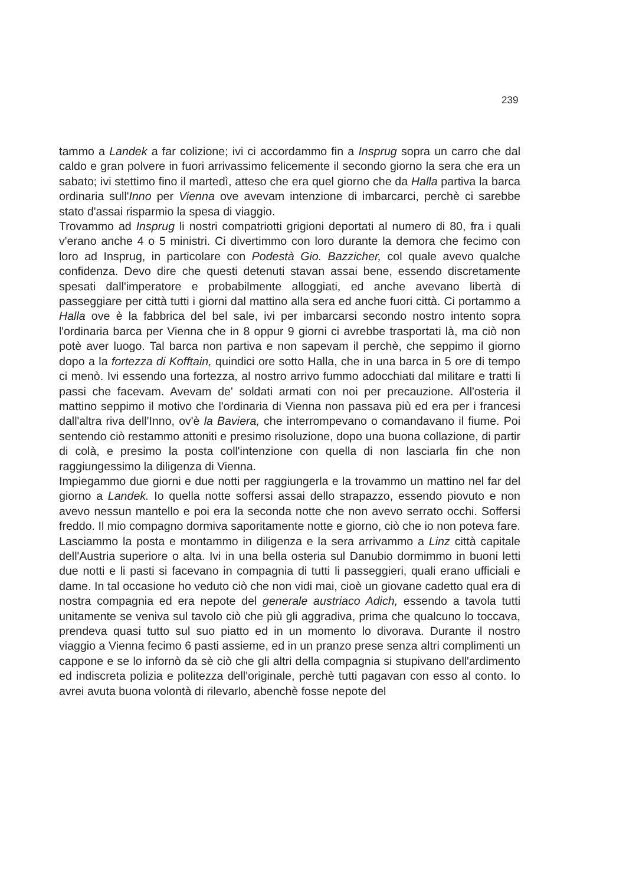239
tammo a Landek a far colizione; ivi ci accordammo fin a Insprug sopra un carro che dal caldo e gran polvere in fuori arrivassimo felicemente il secondo giorno la sera che era un sabato; ivi stettimo fino il martedì, atteso che era quel giorno che da Halla partiva la barca ordinaria sull'Inno per Vienna ove avevam intenzione di imbarcarci, perchè ci sarebbe stato d'assai risparmio la spesa di viaggio.
Trovammo ad Insprug li nostri compatriotti grigioni deportati al numero di 80, fra i quali v'erano anche 4 o 5 ministri. Ci divertimmo con loro durante la demora che fecimo con loro ad Insprug, in particolare con Podestà Gio. Bazzicher, col quale avevo qualche confidenza. Devo dire che questi detenuti stavan assai bene, essendo discretamente spesati dall'imperatore e probabilmente alloggiati, ed anche avevano libertà di passeggiare per città tutti i giorni dal mattino alla sera ed anche fuori città. Ci portammo a Halla ove è la fabbrica del bel sale, ivi per imbarcarsi secondo nostro intento sopra l'ordinaria barca per Vienna che in 8 oppur 9 giorni ci avrebbe trasportati là, ma ciò non potè aver luogo. Tal barca non partiva e non sapevam il perchè, che seppimo il giorno dopo a la fortezza di Kofftain, quindici ore sotto Halla, che in una barca in 5 ore di tempo ci menò. Ivi essendo una fortezza, al nostro arrivo fummo adocchiati dal militare e tratti li passi che facevam. Avevam de' soldati armati con noi per precauzione. All'osteria il mattino seppimo il motivo che l'ordinaria di Vienna non passava più ed era per i francesi dall'altra riva dell'Inno, ov'è la Baviera, che interrompevano o comandavano il fiume. Poi sentendo ciò restammo attoniti e presimo risoluzione, dopo una buona collazione, di partir di colà, e presimo la posta coll'intenzione con quella di non lasciarla fin che non raggiungessimo la diligenza di Vienna.
Impiegammo due giorni e due notti per raggiungerla e la trovammo un mattino nel far del giorno a Landek. Io quella notte soffersi assai dello strapazzo, essendo piovuto e non avevo nessun mantello e poi era la seconda notte che non avevo serrato occhi. Soffersi freddo. Il mio compagno dormiva saporitamente notte e giorno, ciò che io non poteva fare. Lasciammo la posta e montammo in diligenza e la sera arrivammo a Linz città capitale dell'Austria superiore o alta. Ivi in una bella osteria sul Danubio dormimmo in buoni letti due notti e li pasti si facevano in compagnia di tutti li passeggieri, quali erano ufficiali e dame. In tal occasione ho veduto ciò che non vidi mai, cioè un giovane cadetto qual era di nostra compagnia ed era nepote del generale austriaco Adich, essendo a tavola tutti unitamente se veniva sul tavolo ciò che più gli aggradiva, prima che qualcuno lo toccava, prendeva quasi tutto sul suo piatto ed in un momento lo divorava. Durante il nostro viaggio a Vienna fecimo 6 pasti assieme, ed in un pranzo prese senza altri complimenti un cappone e se lo infornò da sè ciò che gli altri della compagnia si stupivano dell'ardimento ed indiscreta polizia e politezza dell'originale, perchè tutti pagavan con esso al conto. Io avrei avuta buona volontà di rilevarlo, abenchè fosse nepote del